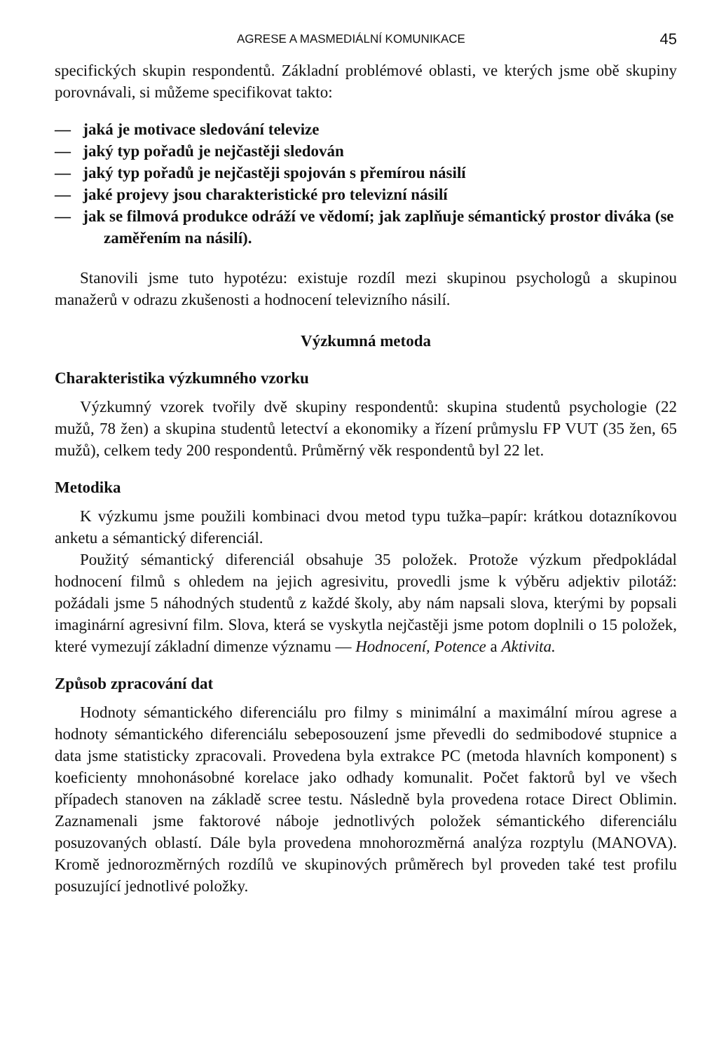AGRESE A MASMEDIÁLNÍ KOMUNIKACE 45
specifických skupin respondentů. Základní problémové oblasti, ve kterých jsme obě skupiny porovnávali, si můžeme specifikovat takto:
— jaká je motivace sledování televize
— jaký typ pořadů je nejčastěji sledován
— jaký typ pořadů je nejčastěji spojován s přemírou násilí
— jaké projevy jsou charakteristické pro televizní násilí
— jak se filmová produkce odráží ve vědomí; jak zaplňuje sémantický prostor diváka (se zaměřením na násilí).
Stanovili jsme tuto hypotézu: existuje rozdíl mezi skupinou psychologů a skupinou manažerů v odrazu zkušenosti a hodnocení televizního násilí.
Výzkumná metoda
Charakteristika výzkumného vzorku
Výzkumný vzorek tvořily dvě skupiny respondentů: skupina studentů psychologie (22 mužů, 78 žen) a skupina studentů letectví a ekonomiky a řízení průmyslu FP VUT (35 žen, 65 mužů), celkem tedy 200 respondentů. Průměrný věk respondentů byl 22 let.
Metodika
K výzkumu jsme použili kombinaci dvou metod typu tužka–papír: krátkou dotazníkovou anketu a sémantický diferenciál.
Použitý sémantický diferenciál obsahuje 35 položek. Protože výzkum předpokládal hodnocení filmů s ohledem na jejich agresivitu, provedli jsme k výběru adjektiv pilotáž: požádali jsme 5 náhodných studentů z každé školy, aby nám napsali slova, kterými by popsali imaginární agresivní film. Slova, která se vyskytla nejčastěji jsme potom doplnili o 15 položek, které vymezují základní dimenze významu — Hodnocení, Potence a Aktivita.
Způsob zpracování dat
Hodnoty sémantického diferenciálu pro filmy s minimální a maximální mírou agrese a hodnoty sémantického diferenciálu sebeposouzení jsme převedli do sedmibodové stupnice a data jsme statisticky zpracovali. Provedena byla extrakce PC (metoda hlavních komponent) s koeficienty mnohonásobné korelace jako odhady komunalit. Počet faktorů byl ve všech případech stanoven na základě scree testu. Následně byla provedena rotace Direct Oblimin. Zaznamenali jsme faktorové náboje jednotlivých položek sémantického diferenciálu posuzovaných oblastí. Dále byla provedena mnohorozměrná analýza rozptylu (MANOVA). Kromě jednorozměrných rozdílů ve skupinových průměrech byl proveden také test profilu posuzující jednotlivé položky.